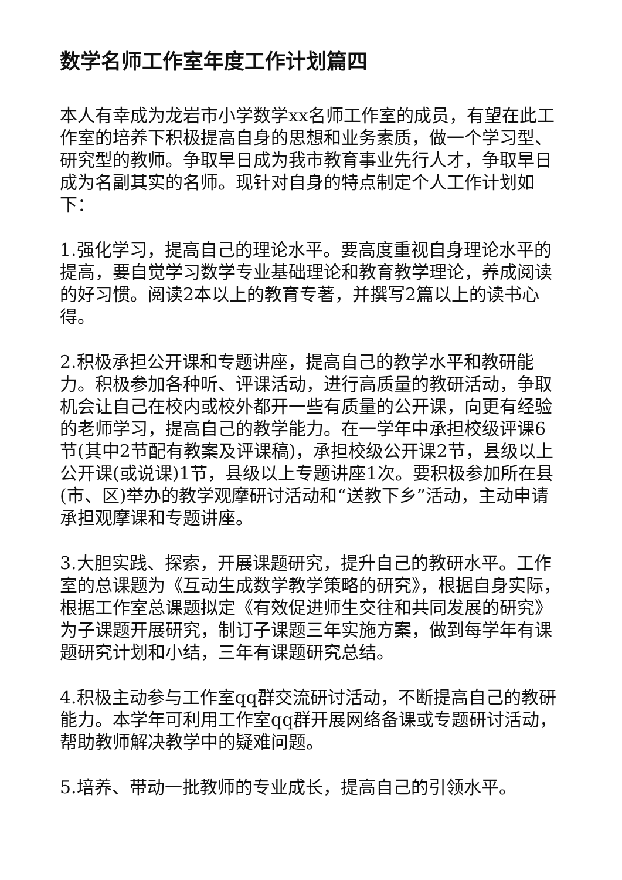数学名师工作室年度工作计划篇四
本人有幸成为龙岩市小学数学xx名师工作室的成员，有望在此工作室的培养下积极提高自身的思想和业务素质，做一个学习型、研究型的教师。争取早日成为我市教育事业先行人才，争取早日成为名副其实的名师。现针对自身的特点制定个人工作计划如下：
1.强化学习，提高自己的理论水平。要高度重视自身理论水平的提高，要自觉学习数学专业基础理论和教育教学理论，养成阅读的好习惯。阅读2本以上的教育专著，并撰写2篇以上的读书心得。
2.积极承担公开课和专题讲座，提高自己的教学水平和教研能力。积极参加各种听、评课活动，进行高质量的教研活动，争取机会让自己在校内或校外都开一些有质量的公开课，向更有经验的老师学习，提高自己的教学能力。在一学年中承担校级评课6节(其中2节配有教案及评课稿)，承担校级公开课2节，县级以上公开课(或说课)1节，县级以上专题讲座1次。要积极参加所在县(市、区)举办的教学观摩研讨活动和“送教下乡”活动，主动申请承担观摩课和专题讲座。
3.大胆实践、探索，开展课题研究，提升自己的教研水平。工作室的总课题为《互动生成数学教学策略的研究》，根据自身实际，根据工作室总课题拟定《有效促进师生交往和共同发展的研究》为子课题开展研究，制订子课题三年实施方案，做到每学年有课题研究计划和小结，三年有课题研究总结。
4.积极主动参与工作室qq群交流研讨活动，不断提高自己的教研能力。本学年可利用工作室qq群开展网络备课或专题研讨活动，帮助教师解决教学中的疑难问题。
5.培养、带动一批教师的专业成长，提高自己的引领水平。